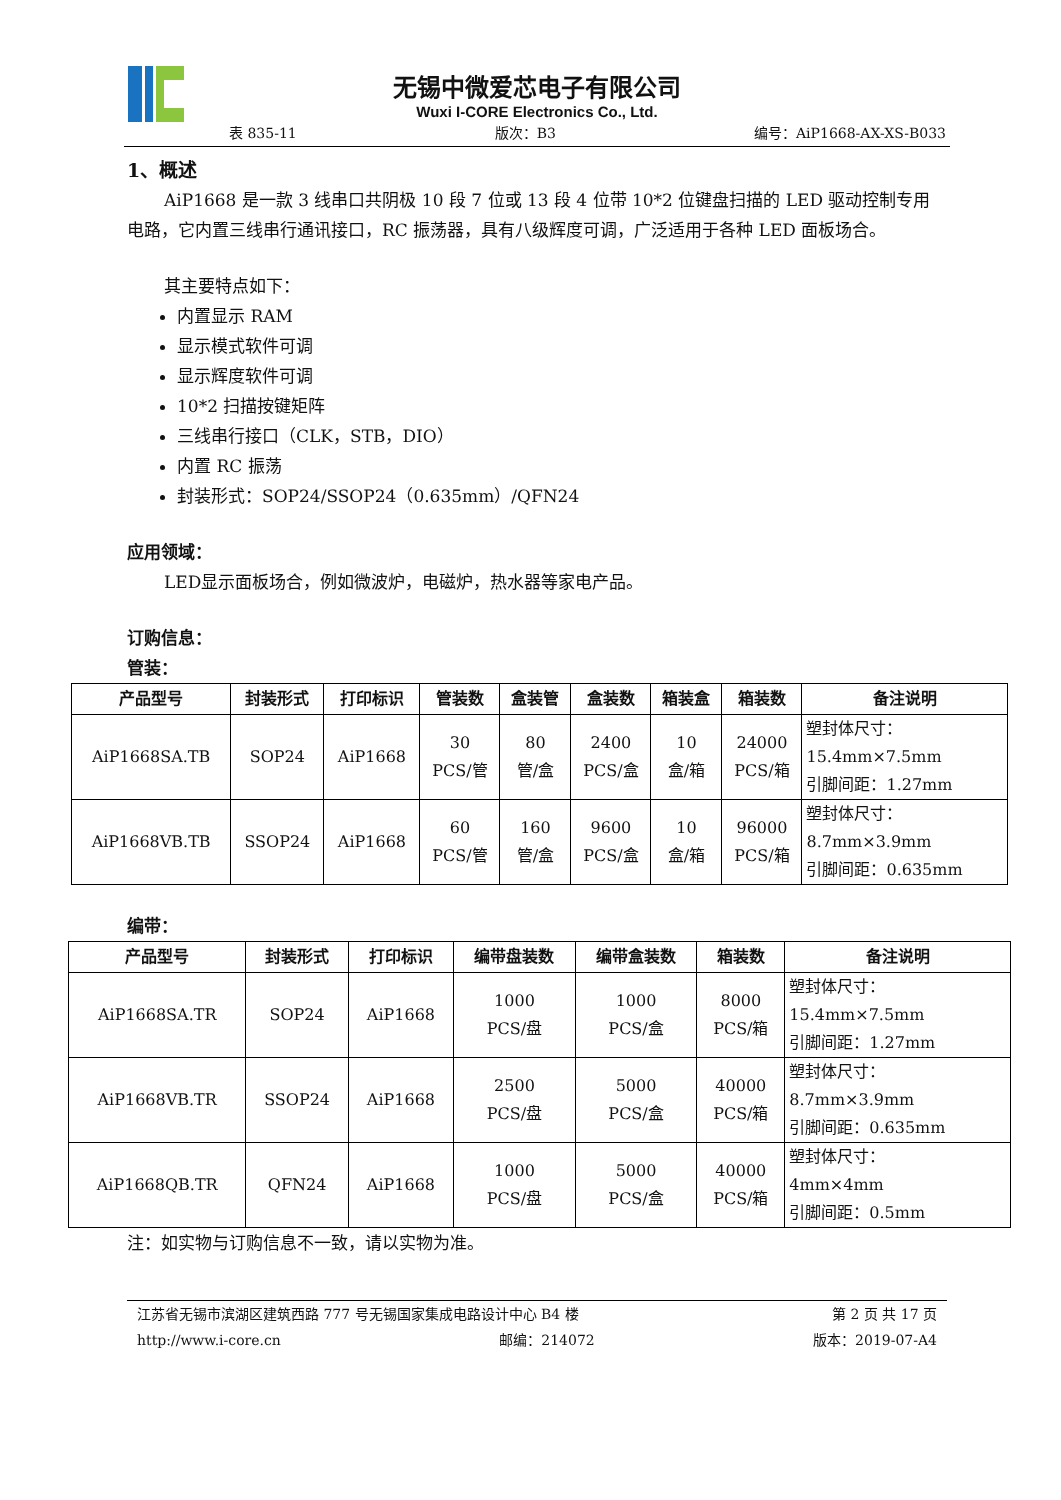无锡中微爱芯电子有限公司
Wuxi I-CORE Electronics Co., Ltd.
表 835-11 版次：B3 编号：AiP1668-AX-XS-B033
1、概述
AiP1668 是一款 3 线串口共阴极 10 段 7 位或 13 段 4 位带 10*2 位键盘扫描的 LED 驱动控制专用电路，它内置三线串行通讯接口，RC 振荡器，具有八级辉度可调，广泛适用于各种 LED 面板场合。
其主要特点如下：
内置显示 RAM
显示模式软件可调
显示辉度软件可调
10*2 扫描按键矩阵
三线串行接口（CLK，STB，DIO）
内置 RC 振荡
封装形式：SOP24/SSOP24（0.635mm）/QFN24
应用领域：
LED显示面板场合，例如微波炉，电磁炉，热水器等家电产品。
订购信息：
管装：
| 产品型号 | 封装形式 | 打印标识 | 管装数 | 盒装管 | 盒装数 | 箱装盒 | 箱装数 | 备注说明 |
| --- | --- | --- | --- | --- | --- | --- | --- | --- |
| AiP1668SA.TB | SOP24 | AiP1668 | 30 PCS/管 | 80 管/盒 | 2400 PCS/盒 | 10 盒/箱 | 24000 PCS/箱 | 塑封体尺寸： 15.4mm×7.5mm 引脚间距：1.27mm |
| AiP1668VB.TB | SSOP24 | AiP1668 | 60 PCS/管 | 160 管/盒 | 9600 PCS/盒 | 10 盒/箱 | 96000 PCS/箱 | 塑封体尺寸： 8.7mm×3.9mm 引脚间距：0.635mm |
编带：
| 产品型号 | 封装形式 | 打印标识 | 编带盘装数 | 编带盒装数 | 箱装数 | 备注说明 |
| --- | --- | --- | --- | --- | --- | --- |
| AiP1668SA.TR | SOP24 | AiP1668 | 1000 PCS/盘 | 1000 PCS/盒 | 8000 PCS/箱 | 塑封体尺寸： 15.4mm×7.5mm 引脚间距：1.27mm |
| AiP1668VB.TR | SSOP24 | AiP1668 | 2500 PCS/盘 | 5000 PCS/盒 | 40000 PCS/箱 | 塑封体尺寸： 8.7mm×3.9mm 引脚间距：0.635mm |
| AiP1668QB.TR | QFN24 | AiP1668 | 1000 PCS/盘 | 5000 PCS/盒 | 40000 PCS/箱 | 塑封体尺寸： 4mm×4mm 引脚间距：0.5mm |
注：如实物与订购信息不一致，请以实物为准。
江苏省无锡市滨湖区建筑西路 777 号无锡国家集成电路设计中心 B4 楼 第 2 页 共 17 页
http://www.i-core.cn 邮编：214072 版本：2019-07-A4